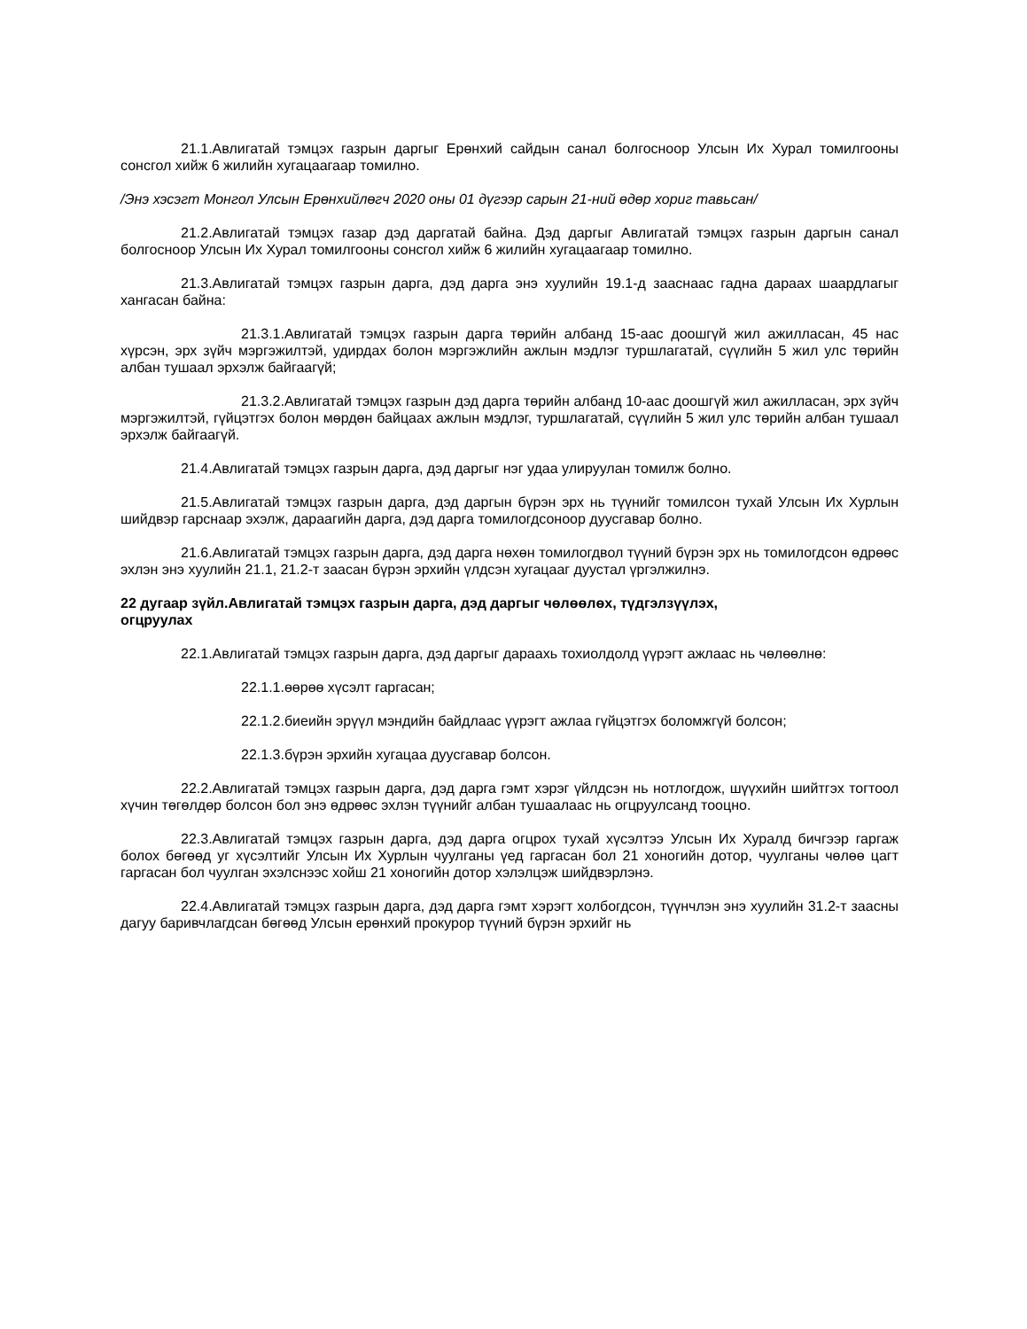21.1.Авлигатай тэмцэх газрын даргыг Ерөнхий сайдын санал болгосноор Улсын Их Хурал томилгооны сонсгол хийж 6 жилийн хугацаагаар томилно.
/Энэ хэсэгт Монгол Улсын Ерөнхийлөгч 2020 оны 01 дүгээр сарын 21-ний өдөр хориг тавьсан/
21.2.Авлигатай тэмцэх газар дэд даргатай байна. Дэд даргыг Авлигатай тэмцэх газрын даргын санал болгосноор Улсын Их Хурал томилгооны сонсгол хийж 6 жилийн хугацаагаар томилно.
21.3.Авлигатай тэмцэх газрын дарга, дэд дарга энэ хуулийн 19.1-д зааснаас гадна дараах шаардлагыг хангасан байна:
21.3.1.Авлигатай тэмцэх газрын дарга төрийн албанд 15-аас доошгүй жил ажилласан, 45 нас хүрсэн, эрх зүйч мэргэжилтэй, удирдах болон мэргэжлийн ажлын мэдлэг туршлагатай, сүүлийн 5 жил улс төрийн албан тушаал эрхэлж байгаагүй;
21.3.2.Авлигатай тэмцэх газрын дэд дарга төрийн албанд 10-аас доошгүй жил ажилласан, эрх зүйч мэргэжилтэй, гүйцэтгэх болон мөрдөн байцаах ажлын мэдлэг, туршлагатай, сүүлийн 5 жил улс төрийн албан тушаал эрхэлж байгаагүй.
21.4.Авлигатай тэмцэх газрын дарга, дэд даргыг нэг удаа улируулан томилж болно.
21.5.Авлигатай тэмцэх газрын дарга, дэд даргын бүрэн эрх нь түүнийг томилсон тухай Улсын Их Хурлын шийдвэр гарснаар эхэлж, дараагийн дарга, дэд дарга томилогдсоноор дуусгавар болно.
21.6.Авлигатай тэмцэх газрын дарга, дэд дарга нөхөн томилогдвол түүний бүрэн эрх нь томилогдсон өдрөөс эхлэн энэ хуулийн 21.1, 21.2-т заасан бүрэн эрхийн үлдсэн хугацааг дуустал үргэлжилнэ.
22 дугаар зүйл.Авлигатай тэмцэх газрын дарга, дэд даргыг чөлөөлөх, түдгэлзүүлэх,
огцруулах
22.1.Авлигатай тэмцэх газрын дарга, дэд даргыг дараахь тохиолдолд үүрэгт ажлаас нь чөлөөлнө:
22.1.1.өөрөө хүсэлт гаргасан;
22.1.2.биеийн эрүүл мэндийн байдлаас үүрэгт ажлаа гүйцэтгэх боломжгүй болсон;
22.1.3.бүрэн эрхийн хугацаа дуусгавар болсон.
22.2.Авлигатай тэмцэх газрын дарга, дэд дарга гэмт хэрэг үйлдсэн нь нотлогдож, шүүхийн шийтгэх тогтоол хүчин төгөлдөр болсон бол энэ өдрөөс эхлэн түүнийг албан тушаалаас нь огцруулсанд тооцно.
22.3.Авлигатай тэмцэх газрын дарга, дэд дарга огцрох тухай хүсэлтээ Улсын Их Хуралд бичгээр гаргаж болох бөгөөд уг хүсэлтийг Улсын Их Хурлын чуулганы үед гаргасан бол 21 хоногийн дотор, чуулганы чөлөө цагт гаргасан бол чуулган эхэлснээс хойш 21 хоногийн дотор хэлэлцэж шийдвэрлэнэ.
22.4.Авлигатай тэмцэх газрын дарга, дэд дарга гэмт хэрэгт холбогдсон, түүнчлэн энэ хуулийн 31.2-т заасны дагуу баривчлагдсан бөгөөд Улсын ерөнхий прокурор түүний бүрэн эрхийг нь